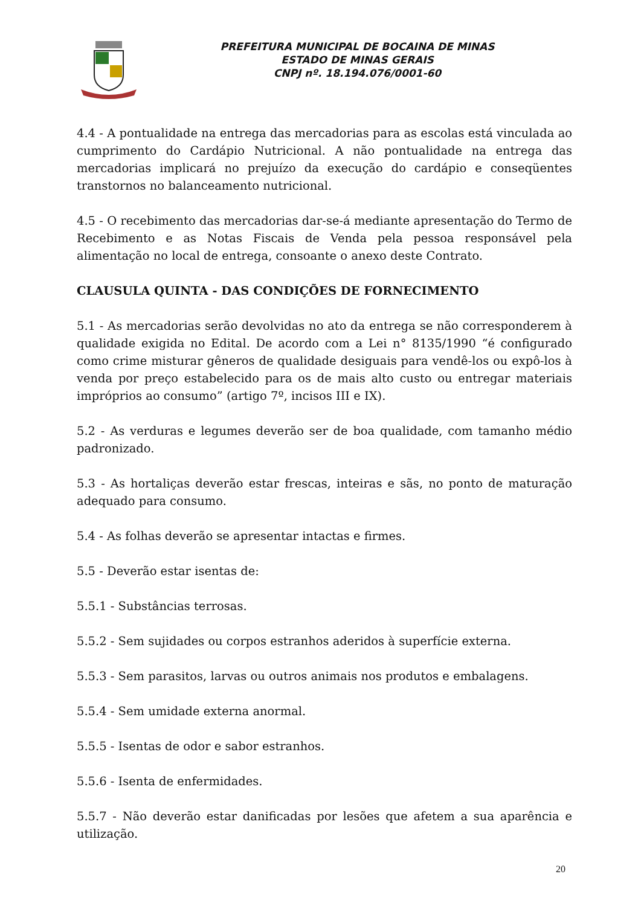PREFEITURA MUNICIPAL DE BOCAINA DE MINAS
ESTADO DE MINAS GERAIS
CNPJ nº. 18.194.076/0001-60
4.4 - A pontualidade na entrega das mercadorias para as escolas está vinculada ao cumprimento do Cardápio Nutricional. A não pontualidade na entrega das mercadorias implicará no prejuízo da execução do cardápio e conseqüentes transtornos no balanceamento nutricional.
4.5 - O recebimento das mercadorias dar-se-á mediante apresentação do Termo de Recebimento e as Notas Fiscais de Venda pela pessoa responsável pela alimentação no local de entrega, consoante o anexo deste Contrato.
CLAUSULA QUINTA - DAS CONDIÇÕES DE FORNECIMENTO
5.1 - As mercadorias serão devolvidas no ato da entrega se não corresponderem à qualidade exigida no Edital. De acordo com a Lei n° 8135/1990 “é configurado como crime misturar gêneros de qualidade desiguais para vendê-los ou expô-los à venda por preço estabelecido para os de mais alto custo ou entregar materiais impróprios ao consumo” (artigo 7º, incisos III e IX).
5.2 - As verduras e legumes deverão ser de boa qualidade, com tamanho médio padronizado.
5.3 - As hortaliças deverão estar frescas, inteiras e sãs, no ponto de maturação adequado para consumo.
5.4 - As folhas deverão se apresentar intactas e firmes.
5.5 - Deverão estar isentas de:
5.5.1 - Substâncias terrosas.
5.5.2 - Sem sujidades ou corpos estranhos aderidos à superfície externa.
5.5.3 - Sem parasitos, larvas ou outros animais nos produtos e embalagens.
5.5.4 - Sem umidade externa anormal.
5.5.5 - Isentas de odor e sabor estranhos.
5.5.6 - Isenta de enfermidades.
5.5.7 - Não deverão estar danificadas por lesões que afetem a sua aparência e utilização.
20